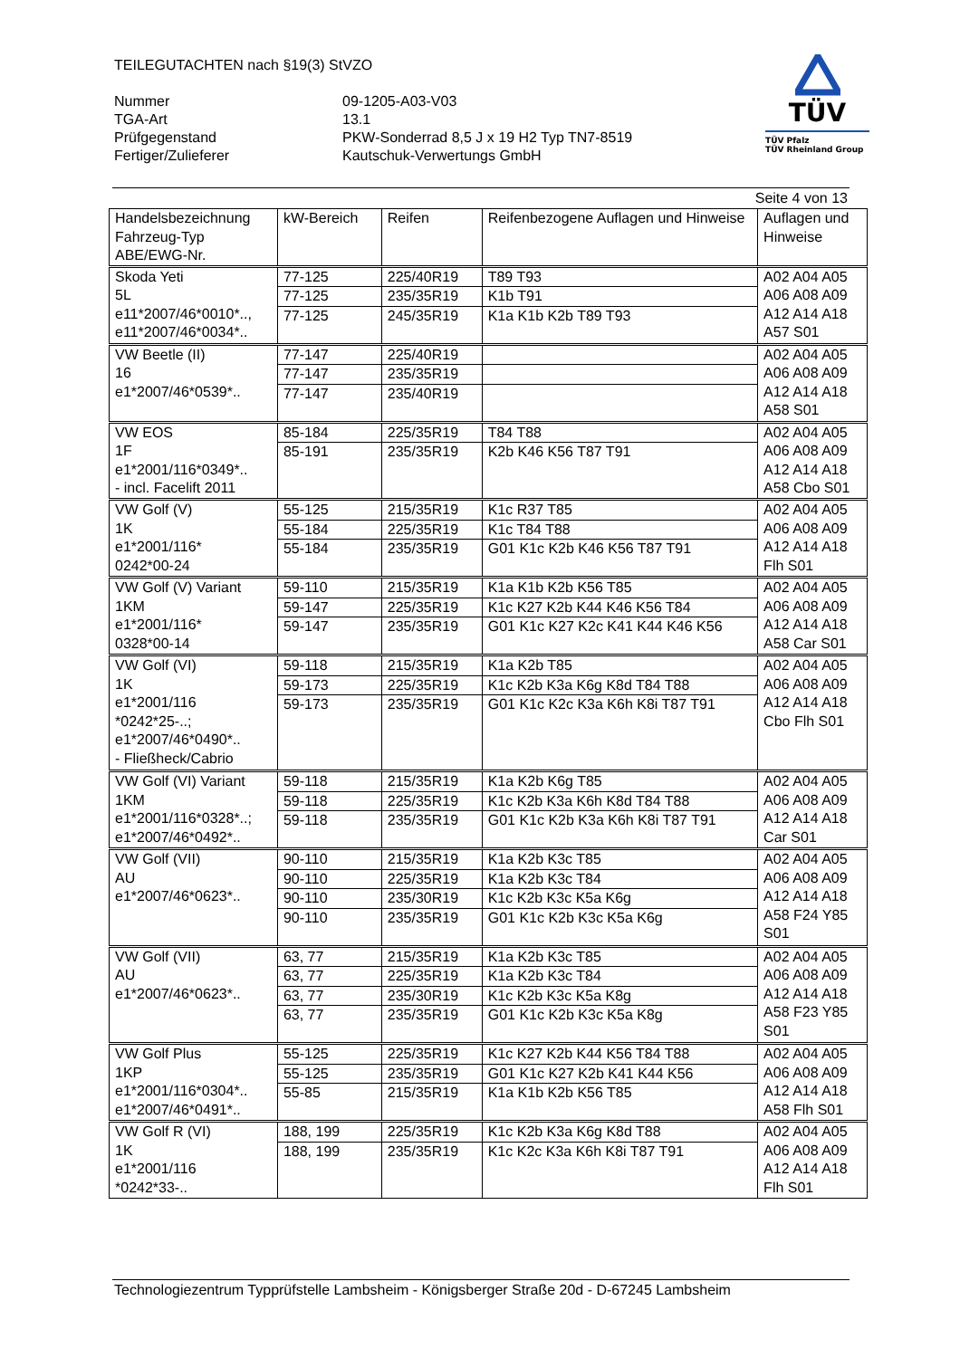TEILEGUTACHTEN nach §19(3) StVZO
| Nummer | 09-1205-A03-V03 |
| TGA-Art | 13.1 |
| Prüfgegenstand | PKW-Sonderrad 8,5 J x 19 H2 Typ TN7-8519 |
| Fertiger/Zulieferer | Kautschuk-Verwertungs GmbH |
TÜV
TÜV Pfalz
TÜV Rheinland Group
Seite 4 von 13
| Handelsbezeichnung Fahrzeug-Typ ABE/EWG-Nr. | kW-Bereich | Reifen | Reifenbezogene Auflagen und Hinweise | Auflagen und Hinweise |
| --- | --- | --- | --- | --- |
| Skoda Yeti 5L e11*2007/46*0010*.., e11*2007/46*0034*.. | 77-125 | 225/40R19 | T89 T93 | A02 A04 A05 A06 A08 A09 A12 A14 A18 A57 S01 |
| | 77-125 | 235/35R19 | K1b T91 | |
| | 77-125 | 245/35R19 | K1a K1b K2b T89 T93 | |
| VW Beetle (II) 16 e1*2007/46*0539*.. | 77-147 | 225/40R19 | | A02 A04 A05 A06 A08 A09 A12 A14 A18 A58 S01 |
| | 77-147 | 235/35R19 | | |
| | 77-147 | 235/40R19 | | |
| VW EOS 1F e1*2001/116*0349*.. - incl. Facelift 2011 | 85-184 | 225/35R19 | T84 T88 | A02 A04 A05 A06 A08 A09 A12 A14 A18 A58 Cbo S01 |
| | 85-191 | 235/35R19 | K2b K46 K56 T87 T91 | |
| VW Golf (V) 1K e1*2001/116* 0242*00-24 | 55-125 | 215/35R19 | K1c R37 T85 | A02 A04 A05 A06 A08 A09 A12 A14 A18 Flh S01 |
| | 55-184 | 225/35R19 | K1c T84 T88 | |
| | 55-184 | 235/35R19 | G01 K1c K2b K46 K56 T87 T91 | |
| VW Golf (V) Variant 1KM e1*2001/116* 0328*00-14 | 59-110 | 215/35R19 | K1a K1b K2b K56 T85 | A02 A04 A05 A06 A08 A09 A12 A14 A18 A58 Car S01 |
| | 59-147 | 225/35R19 | K1c K27 K2b K44 K46 K56 T84 | |
| | 59-147 | 235/35R19 | G01 K1c K27 K2c K41 K44 K46 K56 | |
| VW Golf (VI) 1K e1*2001/116 *0242*25-..; e1*2007/46*0490*.. - Fließheck/Cabrio | 59-118 | 215/35R19 | K1a K2b T85 | A02 A04 A05 A06 A08 A09 A12 A14 A18 Cbo Flh S01 |
| | 59-173 | 225/35R19 | K1c K2b K3a K6g K8d T84 T88 | |
| | 59-173 | 235/35R19 | G01 K1c K2c K3a K6h K8i T87 T91 | |
| VW Golf (VI) Variant 1KM e1*2001/116*0328*..; e1*2007/46*0492*.. | 59-118 | 215/35R19 | K1a K2b K6g T85 | A02 A04 A05 A06 A08 A09 A12 A14 A18 Car S01 |
| | 59-118 | 225/35R19 | K1c K2b K3a K6h K8d T84 T88 | |
| | 59-118 | 235/35R19 | G01 K1c K2b K3a K6h K8i T87 T91 | |
| VW Golf (VII) AU e1*2007/46*0623*.. | 90-110 | 215/35R19 | K1a K2b K3c T85 | A02 A04 A05 A06 A08 A09 A12 A14 A18 A58 F24 Y85 S01 |
| | 90-110 | 225/35R19 | K1a K2b K3c T84 | |
| | 90-110 | 235/30R19 | K1c K2b K3c K5a K6g | |
| | 90-110 | 235/35R19 | G01 K1c K2b K3c K5a K6g | |
| VW Golf (VII) AU e1*2007/46*0623*.. | 63, 77 | 215/35R19 | K1a K2b K3c T85 | A02 A04 A05 A06 A08 A09 A12 A14 A18 A58 F23 Y85 S01 |
| | 63, 77 | 225/35R19 | K1a K2b K3c T84 | |
| | 63, 77 | 235/30R19 | K1c K2b K3c K5a K8g | |
| | 63, 77 | 235/35R19 | G01 K1c K2b K3c K5a K8g | |
| VW Golf Plus 1KP e1*2001/116*0304*.. e1*2007/46*0491*.. | 55-125 | 225/35R19 | K1c K27 K2b K44 K56 T84 T88 | A02 A04 A05 A06 A08 A09 A12 A14 A18 A58 Flh S01 |
| | 55-125 | 235/35R19 | G01 K1c K27 K2b K41 K44 K56 | |
| | 55-85 | 215/35R19 | K1a K1b K2b K56 T85 | |
| VW Golf R (VI) 1K e1*2001/116 *0242*33-.. | 188, 199 | 225/35R19 | K1c K2b K3a K6g K8d T88 | A02 A04 A05 A06 A08 A09 A12 A14 A18 Flh S01 |
| | 188, 199 | 235/35R19 | K1c K2c K3a K6h K8i T87 T91 | |
Technologiezentrum Typprüfstelle Lambsheim - Königsberger Straße 20d - D-67245 Lambsheim